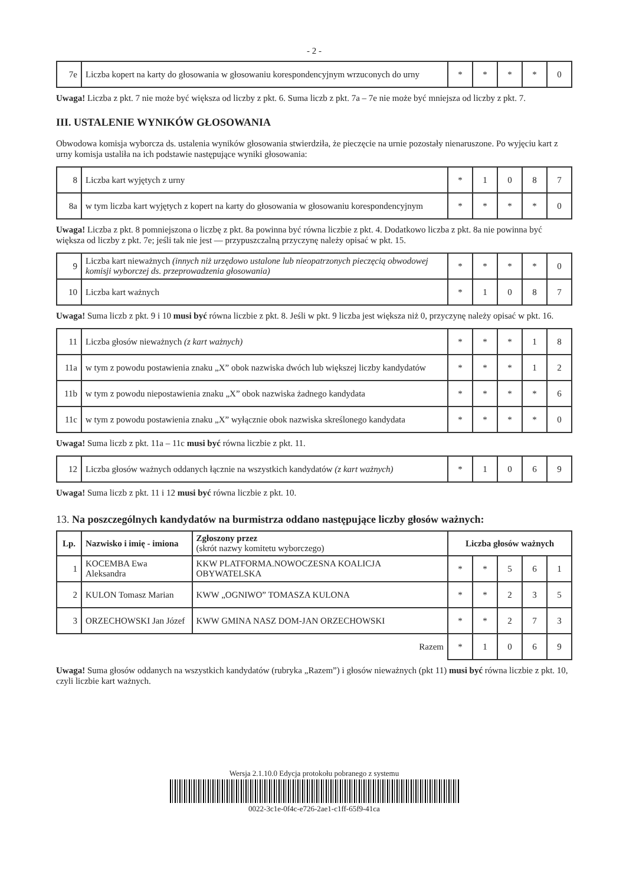- 2 -
| 7e | Liczba kopert na karty do głosowania w głosowaniu korespondencyjnym wrzuconych do urny | * | * | * | * | 0 |
Uwaga! Liczba z pkt. 7 nie może być większa od liczby z pkt. 6. Suma liczb z pkt. 7a – 7e nie może być mniejsza od liczby z pkt. 7.
III. USTALENIE WYNIKÓW GŁOSOWANIA
Obwodowa komisja wyborcza ds. ustalenia wyników głosowania stwierdziła, że pieczęcie na urnie pozostały nienaruszone. Po wyjęciu kart z urny komisja ustaliła na ich podstawie następujące wyniki głosowania:
| 8 | Liczba kart wyjętych z urny | * | 1 | 0 | 8 | 7 |
| 8a | w tym liczba kart wyjętych z kopert na karty do głosowania w głosowaniu korespondencyjnym | * | * | * | * | 0 |
Uwaga! Liczba z pkt. 8 pomniejszona o liczbę z pkt. 8a powinna być równa liczbie z pkt. 4. Dodatkowo liczba z pkt. 8a nie powinna być większa od liczby z pkt. 7e; jeśli tak nie jest — przypuszczalną przyczynę należy opisać w pkt. 15.
| 9 | Liczba kart nieważnych (innych niż urzędowo ustalone lub nieopatrzonych pieczęcią obwodowej komisji wyborczej ds. przeprowadzenia głosowania) | * | * | * | * | 0 |
| 10 | Liczba kart ważnych | * | 1 | 0 | 8 | 7 |
Uwaga! Suma liczb z pkt. 9 i 10 musi być równa liczbie z pkt. 8. Jeśli w pkt. 9 liczba jest większa niż 0, przyczynę należy opisać w pkt. 16.
| 11 | Liczba głosów nieważnych (z kart ważnych) | * | * | * | 1 | 8 |
| 11a | w tym z powodu postawienia znaku „X” obok nazwiska dwóch lub większej liczby kandydatów | * | * | * | 1 | 2 |
| 11b | w tym z powodu niepostawienia znaku „X” obok nazwiska żadnego kandydata | * | * | * | * | 6 |
| 11c | w tym z powodu postawienia znaku „X” wyłącznie obok nazwiska skreślonego kandydata | * | * | * | * | 0 |
Uwaga! Suma liczb z pkt. 11a – 11c musi być równa liczbie z pkt. 11.
| 12 | Liczba głosów ważnych oddanych łącznie na wszystkich kandydatów (z kart ważnych) | * | 1 | 0 | 6 | 9 |
Uwaga! Suma liczb z pkt. 11 i 12 musi być równa liczbie z pkt. 10.
13. Na poszczególnych kandydatów na burmistrza oddano następujące liczby głosów ważnych:
| Lp. | Nazwisko i imię - imiona | Zgłoszony przez (skrót nazwy komitetu wyborczego) | Liczba głosów ważnych | | | | |
| --- | --- | --- | --- | --- | --- | --- | --- |
| 1 | KOCEMBA Ewa Aleksandra | KKW PLATFORMA.NOWOCZESNA KOALICJA OBYWATELSKA | * | * | 5 | 6 | 1 |
| 2 | KULON Tomasz Marian | KWW „OGNIWO” TOMASZA KULONA | * | * | 2 | 3 | 5 |
| 3 | ORZECHOWSKI Jan Józef | KWW GMINA NASZ DOM-JAN ORZECHOWSKI | * | * | 2 | 7 | 3 |
| Razem | | | * | 1 | 0 | 6 | 9 |
Uwaga! Suma głosów oddanych na wszystkich kandydatów (rubryka „Razem”) i głosów nieważnych (pkt 11) musi być równa liczbie z pkt. 10, czyli liczbie kart ważnych.
Wersja 2.1.10.0 Edycja protokołu pobranego z systemu
0022-3c1e-0f4c-e726-2ae1-c1ff-65f9-41ca